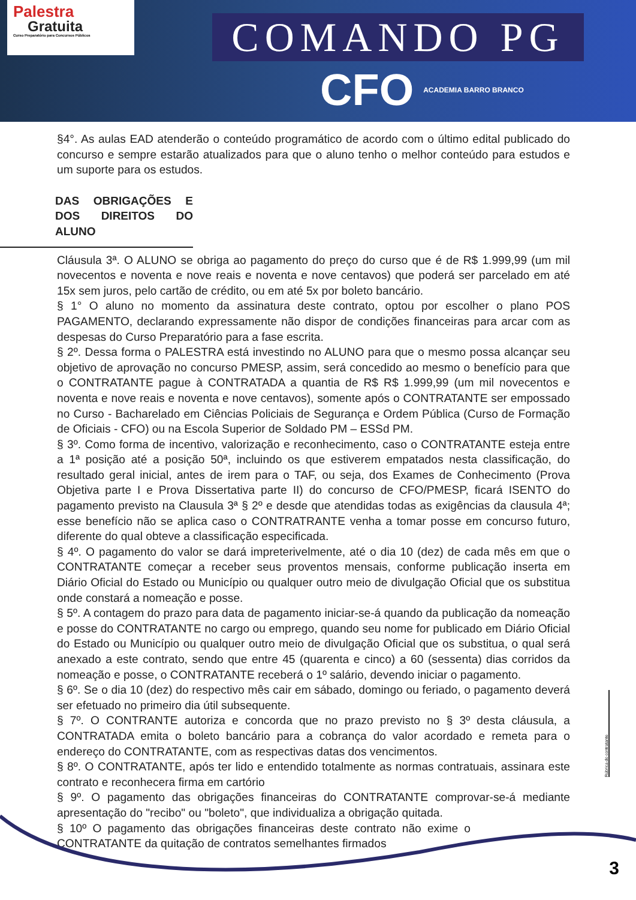Palestra
Gratuita
Curso Preparatório para Concursos Públicos
COMANDO PG
CFO ACADEMIA BARRO BRANCO
§4°. As aulas EAD atenderão o conteúdo programático de acordo com o último edital publicado do concurso e sempre estarão atualizados para que o aluno tenho o melhor conteúdo para estudos e um suporte para os estudos.
DAS OBRIGAÇÕES E DOS DIREITOS DO ALUNO
Cláusula 3ª. O ALUNO se obriga ao pagamento do preço do curso que é de R$ 1.999,99 (um mil novecentos e noventa e nove reais e noventa e nove centavos) que poderá ser parcelado em até 15x sem juros, pelo cartão de crédito, ou em até 5x por boleto bancário.
§ 1° O aluno no momento da assinatura deste contrato, optou por escolher o plano POS PAGAMENTO, declarando expressamente não dispor de condições financeiras para arcar com as despesas do Curso Preparatório para a fase escrita.
§ 2º. Dessa forma o PALESTRA está investindo no ALUNO para que o mesmo possa alcançar seu objetivo de aprovação no concurso PMESP, assim, será concedido ao mesmo o benefício para que o CONTRATANTE pague à CONTRATADA a quantia de R$ R$ 1.999,99 (um mil novecentos e noventa e nove reais e noventa e nove centavos), somente após o CONTRATANTE ser empossado no Curso - Bacharelado em Ciências Policiais de Segurança e Ordem Pública (Curso de Formação de Oficiais - CFO) ou na Escola Superior de Soldado PM – ESSd PM.
§ 3º. Como forma de incentivo, valorização e reconhecimento, caso o CONTRATANTE esteja entre a 1ª posição até a posição 50ª, incluindo os que estiverem empatados nesta classificação, do resultado geral inicial, antes de irem para o TAF, ou seja, dos Exames de Conhecimento (Prova Objetiva parte I e Prova Dissertativa parte II) do concurso de CFO/PMESP, ficará ISENTO do pagamento previsto na Clausula 3ª § 2º e desde que atendidas todas as exigências da clausula 4ª; esse benefício não se aplica caso o CONTRATRANTE venha a tomar posse em concurso futuro, diferente do qual obteve a classificação especificada.
§ 4º. O pagamento do valor se dará impreterivelmente, até o dia 10 (dez) de cada mês em que o CONTRATANTE começar a receber seus proventos mensais, conforme publicação inserta em Diário Oficial do Estado ou Município ou qualquer outro meio de divulgação Oficial que os substitua onde constará a nomeação e posse.
§ 5º. A contagem do prazo para data de pagamento iniciar-se-á quando da publicação da nomeação e posse do CONTRATANTE no cargo ou emprego, quando seu nome for publicado em Diário Oficial do Estado ou Município ou qualquer outro meio de divulgação Oficial que os substitua, o qual será anexado a este contrato, sendo que entre 45 (quarenta e cinco) a 60 (sessenta) dias corridos da nomeação e posse, o CONTRATANTE receberá o 1º salário, devendo iniciar o pagamento.
§ 6º. Se o dia 10 (dez) do respectivo mês cair em sábado, domingo ou feriado, o pagamento deverá ser efetuado no primeiro dia útil subsequente.
§ 7º. O CONTRANTE autoriza e concorda que no prazo previsto no § 3º desta cláusula, a CONTRATADA emita o boleto bancário para a cobrança do valor acordado e remeta para o endereço do CONTRATANTE, com as respectivas datas dos vencimentos.
§ 8º. O CONTRATANTE, após ter lido e entendido totalmente as normas contratuais, assinara este contrato e reconhecera firma em cartório
§ 9º. O pagamento das obrigações financeiras do CONTRATANTE comprovar-se-á mediante apresentação do "recibo" ou "boleto", que individualiza a obrigação quitada.
§ 10º O pagamento das obrigações financeiras deste contrato não exime o CONTRATANTE da quitação de contratos semelhantes firmados
Rúbrica do contratante
3